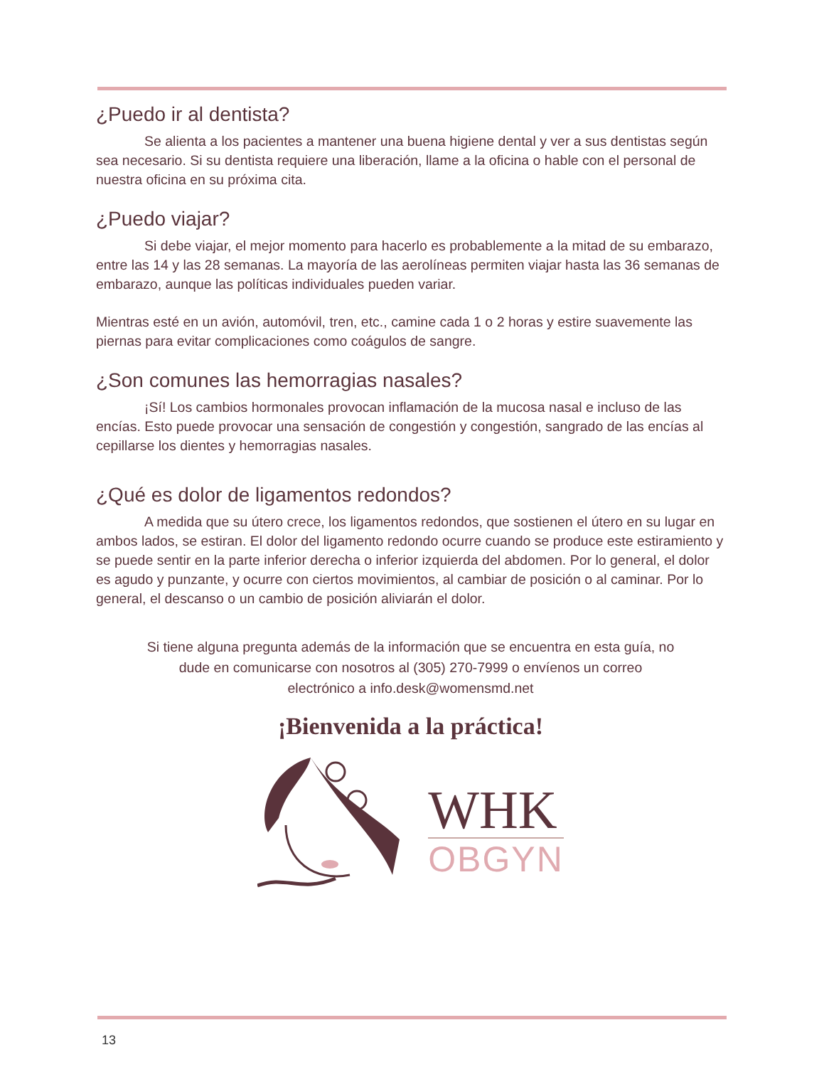¿Puedo ir al dentista?
Se alienta a los pacientes a mantener una buena higiene dental y ver a sus dentistas según sea necesario. Si su dentista requiere una liberación, llame a la oficina o hable con el personal de nuestra oficina en su próxima cita.
¿Puedo viajar?
Si debe viajar, el mejor momento para hacerlo es probablemente a la mitad de su embarazo, entre las 14 y las 28 semanas. La mayoría de las aerolíneas permiten viajar hasta las 36 semanas de embarazo, aunque las políticas individuales pueden variar.
Mientras esté en un avión, automóvil, tren, etc., camine cada 1 o 2 horas y estire suavemente las piernas para evitar complicaciones como coágulos de sangre.
¿Son comunes las hemorragias nasales?
¡Sí! Los cambios hormonales provocan inflamación de la mucosa nasal e incluso de las encías. Esto puede provocar una sensación de congestión y congestión, sangrado de las encías al cepillarse los dientes y hemorragias nasales.
¿Qué es dolor de ligamentos redondos?
A medida que su útero crece, los ligamentos redondos, que sostienen el útero en su lugar en ambos lados, se estiran. El dolor del ligamento redondo ocurre cuando se produce este estiramiento y se puede sentir en la parte inferior derecha o inferior izquierda del abdomen. Por lo general, el dolor es agudo y punzante, y ocurre con ciertos movimientos, al cambiar de posición o al caminar. Por lo general, el descanso o un cambio de posición aliviarán el dolor.
Si tiene alguna pregunta además de la información que se encuentra en esta guía, no dude en comunicarse con nosotros al (305) 270-7999 o envíenos un correo electrónico a info.desk@womensmd.net
¡Bienvenida a la práctica!
WHK
OBGYN
13